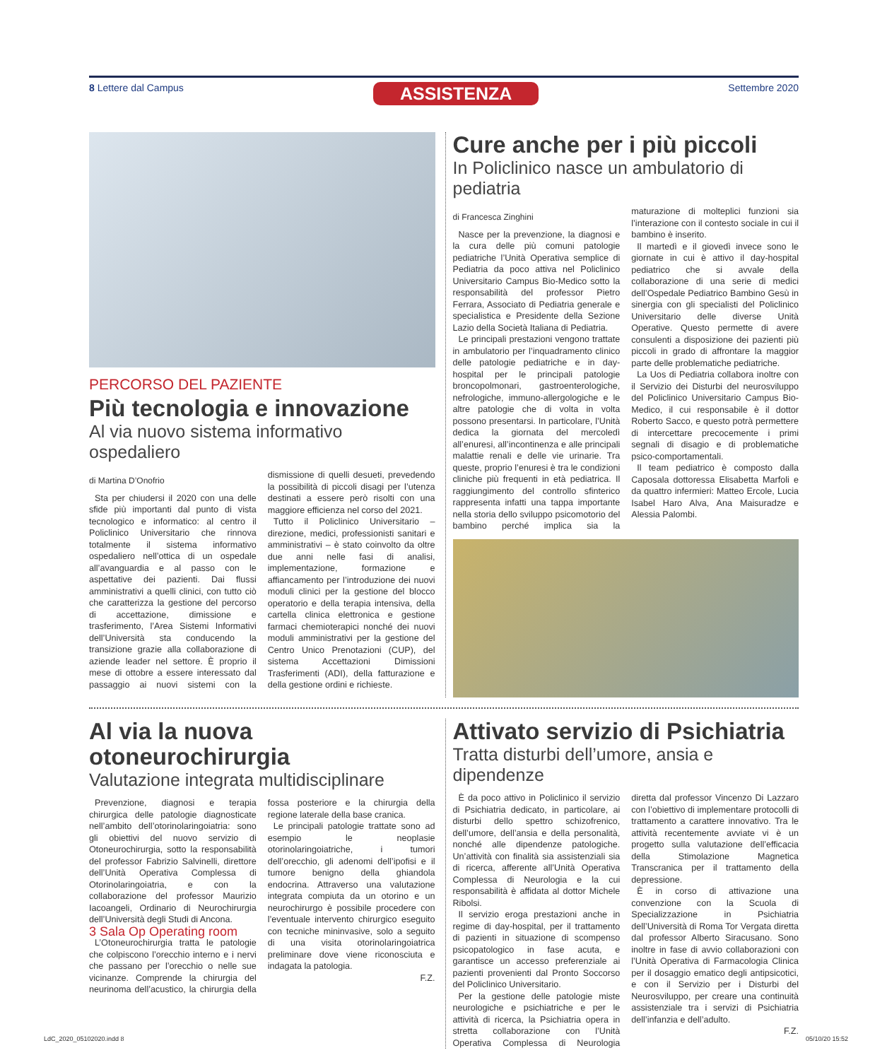8 Lettere dal Campus ASSISTENZA Settembre 2020
PERCORSO DEL PAZIENTE
Più tecnologia e innovazione
Al via nuovo sistema informativo ospedaliero
di Martina D’Onofrio
Sta per chiudersi il 2020 con una delle sfide più importanti dal punto di vista tecnologico e informatico: al centro il Policlinico Universitario che rinnova totalmente il sistema informativo ospedaliero nell’ottica di un ospedale all’avanguardia e al passo con le aspettative dei pazienti. Dai flussi amministrativi a quelli clinici, con tutto ciò che caratterizza la gestione del percorso di accettazione, dimissione e trasferimento, l’Area Sistemi Informativi dell’Università sta conducendo la transizione grazie alla collaborazione di aziende leader nel settore. È proprio il mese di ottobre a essere interessato dal passaggio ai nuovi sistemi con la dismissione di quelli desueti, prevedendo la possibilità di piccoli disagi per l’utenza destinati a essere però risolti con una maggiore efficienza nel corso del 2021.
Tutto il Policlinico Universitario – direzione, medici, professionisti sanitari e amministrativi – è stato coinvolto da oltre due anni nelle fasi di analisi, implementazione, formazione e affiancamento per l’introduzione dei nuovi moduli clinici per la gestione del blocco operatorio e della terapia intensiva, della cartella clinica elettronica e gestione farmaci chemioterapici nonché dei nuovi moduli amministrativi per la gestione del Centro Unico Prenotazioni (CUP), del sistema Accettazioni Dimissioni Trasferimenti (ADI), della fatturazione e della gestione ordini e richieste.
Cure anche per i più piccoli
In Policlinico nasce un ambulatorio di pediatria
di Francesca Zinghini
Nasce per la prevenzione, la diagnosi e la cura delle più comuni patologie pediatriche l’Unità Operativa semplice di Pediatria da poco attiva nel Policlinico Universitario Campus Bio-Medico sotto la responsabilità del professor Pietro Ferrara, Associato di Pediatria generale e specialistica e Presidente della Sezione Lazio della Società Italiana di Pediatria.
Le principali prestazioni vengono trattate in ambulatorio per l’inquadramento clinico delle patologie pediatriche e in day-hospital per le principali patologie broncopolmonari, gastroenterologiche, nefrologiche, immuno-allergologiche e le altre patologie che di volta in volta possono presentarsi. In particolare, l’Unità dedica la giornata del mercoledì all’enuresi, all’incontinenza e alle principali malattie renali e delle vie urinarie. Tra queste, proprio l’enuresi è tra le condizioni cliniche più frequenti in età pediatrica. Il raggiungimento del controllo sfinterico rappresenta infatti una tappa importante nella storia dello sviluppo psicomotorio del bambino perché implica sia la maturazione di molteplici funzioni sia l’interazione con il contesto sociale in cui il bambino è inserito.
Il martedì e il giovedì invece sono le giornate in cui è attivo il day-hospital pediatrico che si avvale della collaborazione di una serie di medici dell’Ospedale Pediatrico Bambino Gesù in sinergia con gli specialisti del Policlinico Universitario delle diverse Unità Operative. Questo permette di avere consulenti a disposizione dei pazienti più piccoli in grado di affrontare la maggior parte delle problematiche pediatriche.
La Uos di Pediatria collabora inoltre con il Servizio dei Disturbi del neurosviluppo del Policlinico Universitario Campus Bio-Medico, il cui responsabile è il dottor Roberto Sacco, e questo potrà permettere di intercettare precocemente i primi segnali di disagio e di problematiche psico-comportamentali.
Il team pediatrico è composto dalla Caposala dottoressa Elisabetta Marfoli e da quattro infermieri: Matteo Ercole, Lucia Isabel Haro Alva, Ana Maisuradze e Alessia Palombi.
Al via la nuova otoneurochirurgia
Valutazione integrata multidisciplinare
Prevenzione, diagnosi e terapia chirurgica delle patologie diagnosticate nell’ambito dell’otorinolaringoiatria: sono gli obiettivi del nuovo servizio di Otoneurochirurgia, sotto la responsabilità del professor Fabrizio Salvinelli, direttore dell’Unità Operativa Complessa di Otorinolaringoiatria, e con la collaborazione del professor Maurizio Iacoangeli, Ordinario di Neurochirurgia dell’Università degli Studi di Ancona.
3 Sala Op Operating room
L’Otoneurochirurgia tratta le patologie che colpiscono l’orecchio interno e i nervi che passano per l’orecchio o nelle sue vicinanze. Comprende la chirurgia del neurinoma dell’acustico, la chirurgia della fossa posteriore e la chirurgia della regione laterale della base cranica.
Le principali patologie trattate sono ad esempio le neoplasie otorinolaringoiatriche, i tumori dell’orecchio, gli adenomi dell’ipofisi e il tumore benigno della ghiandola endocrina. Attraverso una valutazione integrata compiuta da un otorino e un neurochirurgo è possibile procedere con l’eventuale intervento chirurgico eseguito con tecniche mininvasive, solo a seguito di una visita otorinolaringoiatrica preliminare dove viene riconosciuta e indagata la patologia.
F.Z.
Attivato servizio di Psichiatria
Tratta disturbi dell’umore, ansia e dipendenze
È da poco attivo in Policlinico il servizio di Psichiatria dedicato, in particolare, ai disturbi dello spettro schizofrenico, dell’umore, dell’ansia e della personalità, nonché alle dipendenze patologiche. Un’attività con finalità sia assistenziali sia di ricerca, afferente all’Unità Operativa Complessa di Neurologia e la cui responsabilità è affidata al dottor Michele Ribolsi.
Il servizio eroga prestazioni anche in regime di day-hospital, per il trattamento di pazienti in situazione di scompenso psicopatologico in fase acuta, e garantisce un accesso preferenziale ai pazienti provenienti dal Pronto Soccorso del Policlinico Universitario.
Per la gestione delle patologie miste neurologiche e psichiatriche e per le attività di ricerca, la Psichiatria opera in stretta collaborazione con l’Unità Operativa Complessa di Neurologia diretta dal professor Vincenzo Di Lazzaro con l’obiettivo di implementare protocolli di trattamento a carattere innovativo. Tra le attività recentemente avviate vi è un progetto sulla valutazione dell’efficacia della Stimolazione Magnetica Transcranica per il trattamento della depressione.
È in corso di attivazione una convenzione con la Scuola di Specializzazione in Psichiatria dell’Università di Roma Tor Vergata diretta dal professor Alberto Siracusano. Sono inoltre in fase di avvio collaborazioni con l’Unità Operativa di Farmacologia Clinica per il dosaggio ematico degli antipsicotici, e con il Servizio per i Disturbi del Neurosviluppo, per creare una continuità assistenziale tra i servizi di Psichiatria dell’infanzia e dell’adulto.
F.Z.
LdC_2020_05102020.indd 8 05/10/20 15:52